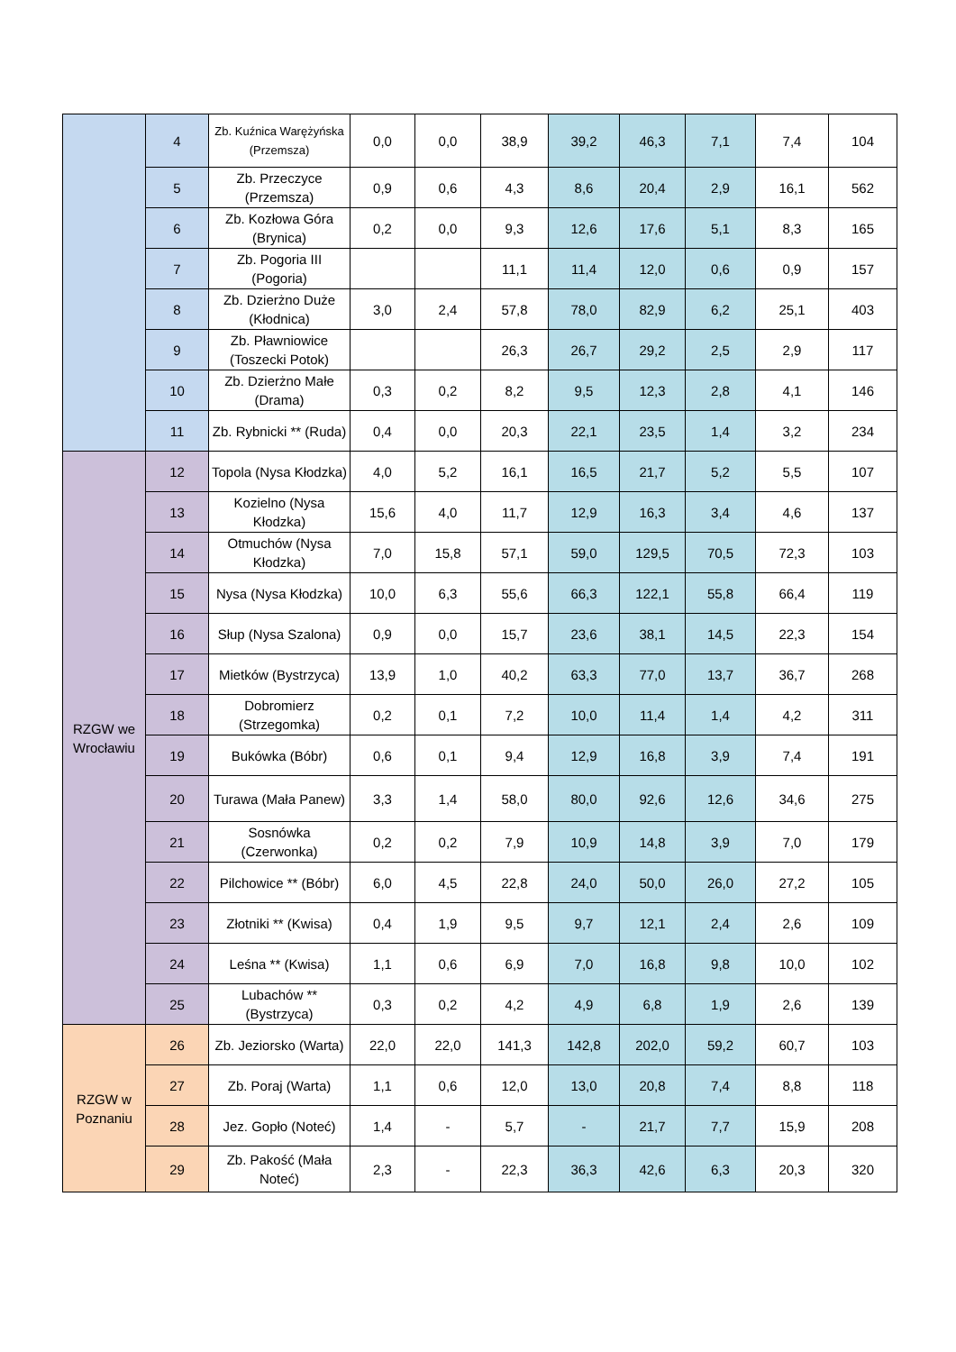| | 4 | Zb. Kuźnica Warężyńska (Przemsza) | 0,0 | 0,0 | 38,9 | 39,2 | 46,3 | 7,1 | 7,4 | 104 |
| | 5 | Zb. Przeczyce (Przemsza) | 0,9 | 0,6 | 4,3 | 8,6 | 20,4 | 2,9 | 16,1 | 562 |
| | 6 | Zb. Kozłowa Góra (Brynica) | 0,2 | 0,0 | 9,3 | 12,6 | 17,6 | 5,1 | 8,3 | 165 |
| | 7 | Zb. Pogoria III (Pogoria) | | | 11,1 | 11,4 | 12,0 | 0,6 | 0,9 | 157 |
| | 8 | Zb. Dzierżno Duże (Kłodnica) | 3,0 | 2,4 | 57,8 | 78,0 | 82,9 | 6,2 | 25,1 | 403 |
| | 9 | Zb. Pławniowice (Toszecki Potok) | | | 26,3 | 26,7 | 29,2 | 2,5 | 2,9 | 117 |
| | 10 | Zb. Dzierżno Małe (Drama) | 0,3 | 0,2 | 8,2 | 9,5 | 12,3 | 2,8 | 4,1 | 146 |
| | 11 | Zb. Rybnicki ** (Ruda) | 0,4 | 0,0 | 20,3 | 22,1 | 23,5 | 1,4 | 3,2 | 234 |
| RZGW we Wrocławiu | 12 | Topola (Nysa Kłodzka) | 4,0 | 5,2 | 16,1 | 16,5 | 21,7 | 5,2 | 5,5 | 107 |
| | 13 | Kozielno (Nysa Kłodzka) | 15,6 | 4,0 | 11,7 | 12,9 | 16,3 | 3,4 | 4,6 | 137 |
| | 14 | Otmuchów (Nysa Kłodzka) | 7,0 | 15,8 | 57,1 | 59,0 | 129,5 | 70,5 | 72,3 | 103 |
| | 15 | Nysa (Nysa Kłodzka) | 10,0 | 6,3 | 55,6 | 66,3 | 122,1 | 55,8 | 66,4 | 119 |
| | 16 | Słup (Nysa Szalona) | 0,9 | 0,0 | 15,7 | 23,6 | 38,1 | 14,5 | 22,3 | 154 |
| | 17 | Mietków (Bystrzyca) | 13,9 | 1,0 | 40,2 | 63,3 | 77,0 | 13,7 | 36,7 | 268 |
| | 18 | Dobromierz (Strzegomka) | 0,2 | 0,1 | 7,2 | 10,0 | 11,4 | 1,4 | 4,2 | 311 |
| | 19 | Bukówka (Bóbr) | 0,6 | 0,1 | 9,4 | 12,9 | 16,8 | 3,9 | 7,4 | 191 |
| | 20 | Turawa (Mała Panew) | 3,3 | 1,4 | 58,0 | 80,0 | 92,6 | 12,6 | 34,6 | 275 |
| | 21 | Sosnówka (Czerwonka) | 0,2 | 0,2 | 7,9 | 10,9 | 14,8 | 3,9 | 7,0 | 179 |
| | 22 | Pilchowice ** (Bóbr) | 6,0 | 4,5 | 22,8 | 24,0 | 50,0 | 26,0 | 27,2 | 105 |
| | 23 | Złotniki ** (Kwisa) | 0,4 | 1,9 | 9,5 | 9,7 | 12,1 | 2,4 | 2,6 | 109 |
| | 24 | Leśna ** (Kwisa) | 1,1 | 0,6 | 6,9 | 7,0 | 16,8 | 9,8 | 10,0 | 102 |
| | 25 | Lubachów ** (Bystrzyca) | 0,3 | 0,2 | 4,2 | 4,9 | 6,8 | 1,9 | 2,6 | 139 |
| RZGW w Poznaniu | 26 | Zb. Jeziorsko (Warta) | 22,0 | 22,0 | 141,3 | 142,8 | 202,0 | 59,2 | 60,7 | 103 |
| | 27 | Zb. Poraj (Warta) | 1,1 | 0,6 | 12,0 | 13,0 | 20,8 | 7,4 | 8,8 | 118 |
| | 28 | Jez. Gopło (Noteć) | 1,4 | - | 5,7 | - | 21,7 | 7,7 | 15,9 | 208 |
| | 29 | Zb. Pakość (Mała Noteć) | 2,3 | - | 22,3 | 36,3 | 42,6 | 6,3 | 20,3 | 320 |